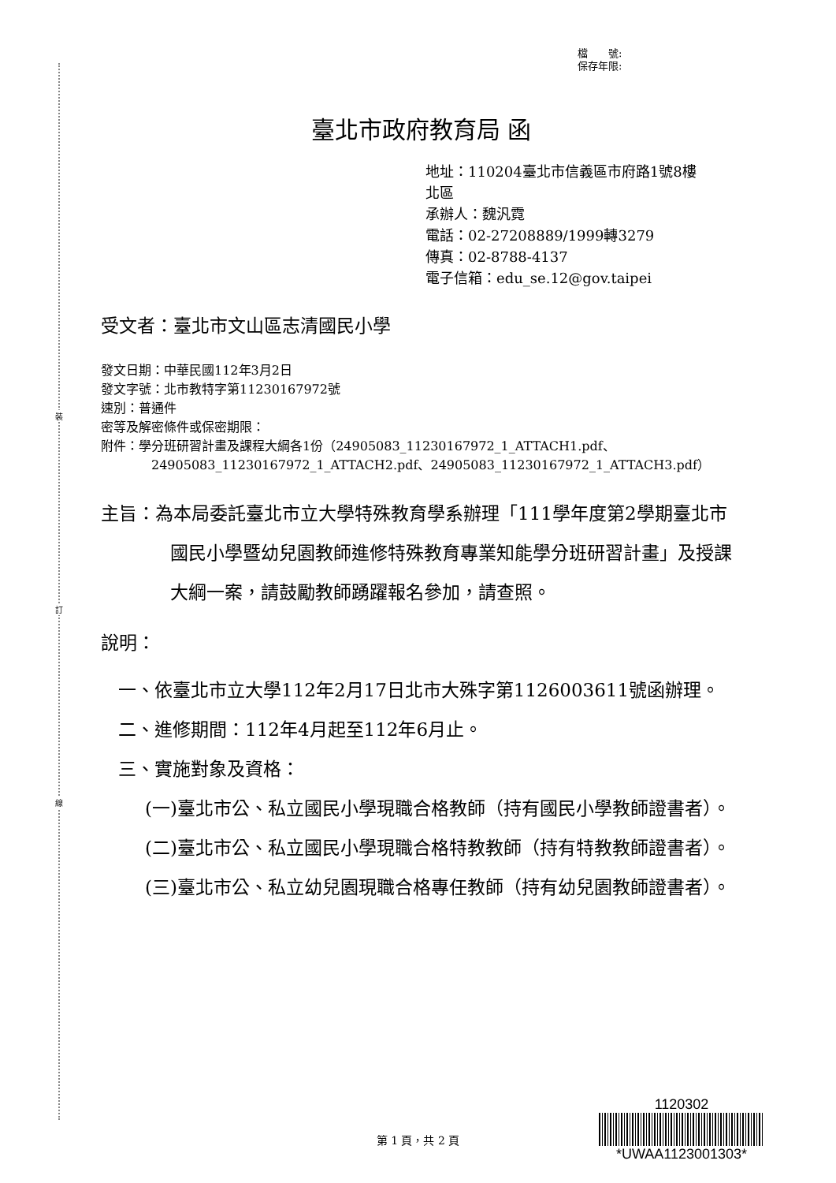裝
訂
線
檔　　號:
保存年限:
臺北市政府教育局 函
地址：110204臺北市信義區市府路1號8樓
北區
承辦人：魏汎霓
電話：02-27208889/1999轉3279
傳真：02-8788-4137
電子信箱：edu_se.12@gov.taipei
受文者：臺北市文山區志清國民小學
發文日期：中華民國112年3月2日
發文字號：北市教特字第11230167972號
速別：普通件
密等及解密條件或保密期限：
附件：學分班研習計畫及課程大綱各1份（24905083_11230167972_1_ATTACH1.pdf、
24905083_11230167972_1_ATTACH2.pdf、24905083_11230167972_1_ATTACH3.pdf）
主旨：為本局委託臺北市立大學特殊教育學系辦理「111學年度第2學期臺北市國民小學暨幼兒園教師進修特殊教育專業知能學分班研習計畫」及授課大綱一案，請鼓勵教師踴躍報名參加，請查照。
說明：
一、依臺北市立大學112年2月17日北市大殊字第1126003611號函辦理。
二、進修期間：112年4月起至112年6月止。
三、實施對象及資格：
(一)臺北市公、私立國民小學現職合格教師（持有國民小學教師證書者）。
(二)臺北市公、私立國民小學現職合格特教教師（持有特教教師證書者）。
(三)臺北市公、私立幼兒園現職合格專任教師（持有幼兒園教師證書者）。
1120302
*UWAA1123001303*
第 1 頁，共 2 頁